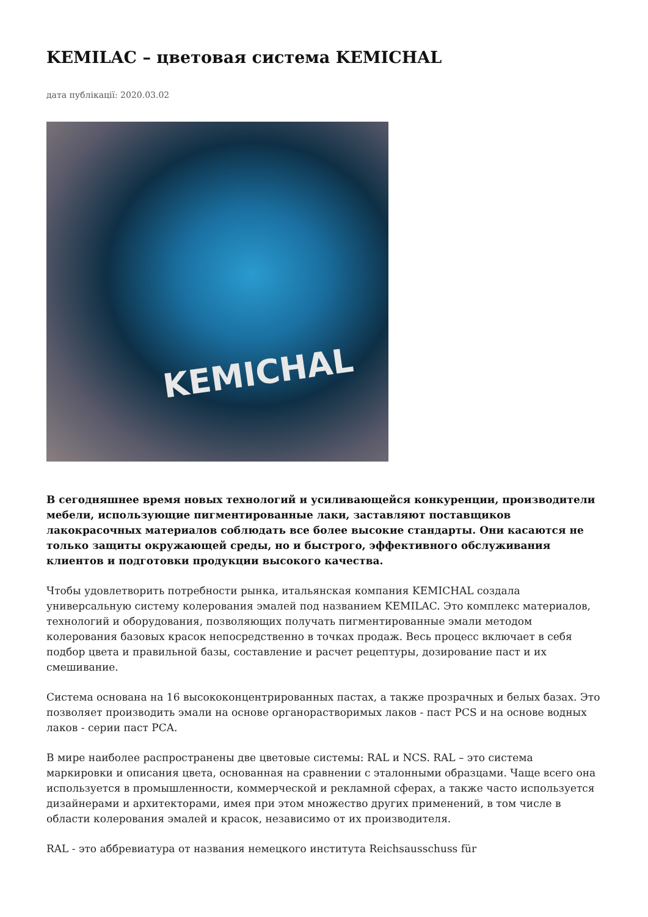KEMILAC – цветовая система KEMICHAL
дата публікації: 2020.03.02
KEMICHAL
В сегодняшнее время новых технологий и усиливающейся конкуренции, производители мебели, использующие пигментированные лаки, заставляют поставщиков лакокрасочных материалов соблюдать все более высокие стандарты. Они касаются не только защиты окружающей среды, но и быстрого, эффективного обслуживания клиентов и подготовки продукции высокого качества.
Чтобы удовлетворить потребности рынка, итальянская компания KEMICHAL создала универсальную систему колерования эмалей под названием KEMILAC. Это комплекс материалов, технологий и оборудования, позволяющих получать пигментированные эмали методом колерования базовых красок непосредственно в точках продаж. Весь процесс включает в себя подбор цвета и правильной базы, составление и расчет рецептуры, дозирование паст и их смешивание.
Система основана на 16 высококонцентрированных пастах, а также прозрачных и белых базах. Это позволяет производить эмали на основе органорастворимых лаков - паст PCS и на основе водных лаков - серии паст PCA.
В мире наиболее распространены две цветовые системы: RAL и NCS. RAL – это система маркировки и описания цвета, основанная на сравнении с эталонными образцами. Чаще всего она используется в промышленности, коммерческой и рекламной сферах, а также часто используется дизайнерами и архитекторами, имея при этом множество других применений, в том числе в области колерования эмалей и красок, независимо от их производителя.
RAL - это аббревиатура от названия немецкого института Reichsausschuss für